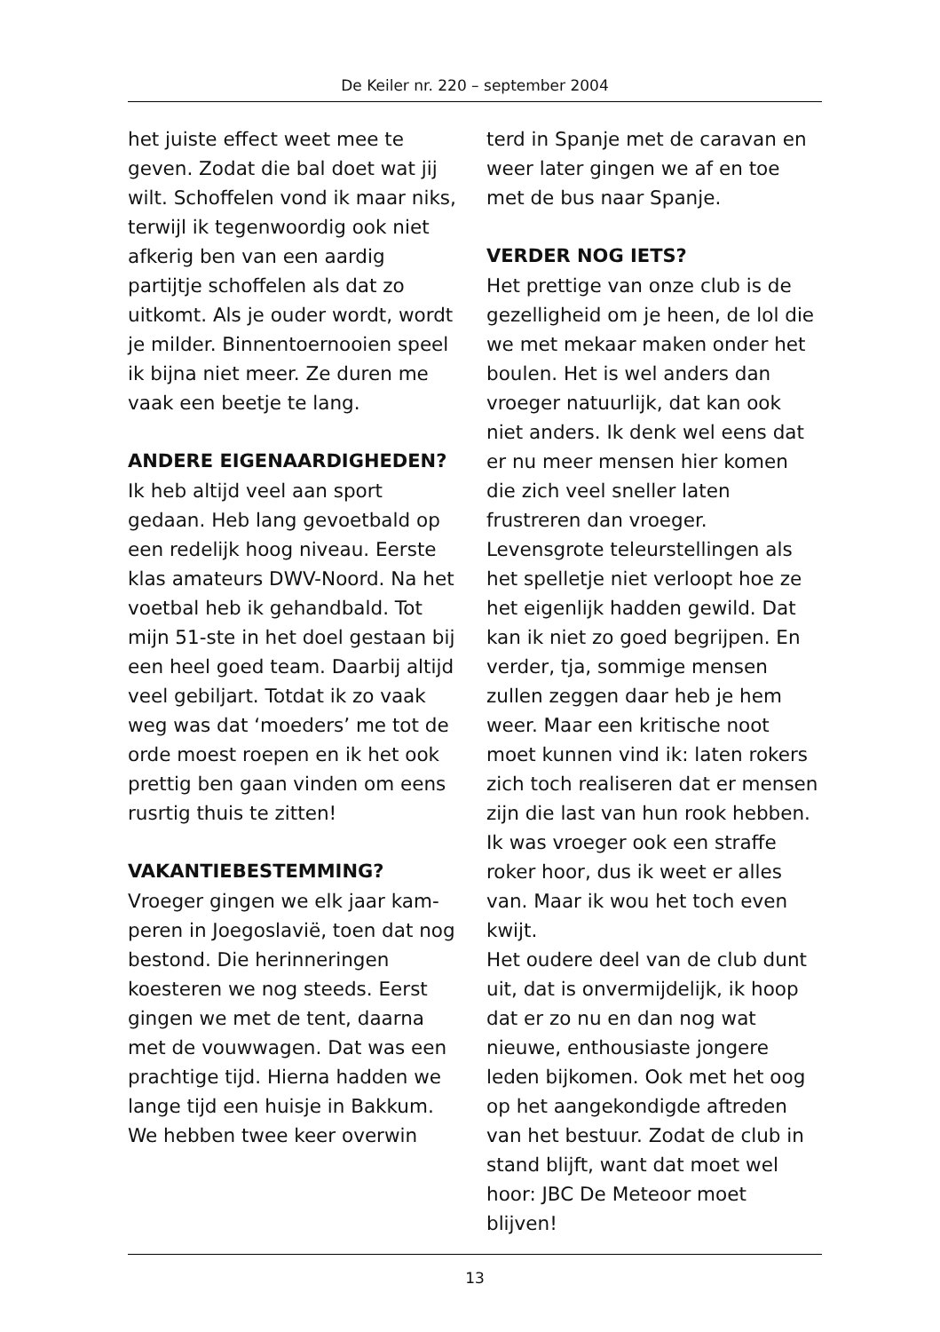De Keiler nr. 220 – september 2004
het juiste effect weet mee te geven. Zodat die bal doet wat jij wilt. Schoffelen vond ik maar niks, terwijl ik tegenwoordig ook niet afkerig ben van een aardig partijtje schoffelen als dat zo uitkomt. Als je ouder wordt, wordt je milder. Binnentoernooi­en speel ik bijna niet meer. Ze duren me vaak een beetje te lang.
ANDERE EIGENAARDIGHEDEN?
Ik heb altijd veel aan sport gedaan. Heb lang gevoetbald op een redelijk hoog niveau. Eerste klas amateurs DWV-Noord. Na het voetbal heb ik gehandbald. Tot mijn 51-ste in het doel gestaan bij een heel goed team. Daarbij altijd veel gebiljart. Tot­dat ik zo vaak weg was dat ‘moeders’ me tot de orde moest roepen en ik het ook prettig ben gaan vinden om eens rusrtig thuis te zitten!
VAKANTIEBESTEMMING?
Vroeger gingen we elk jaar kam­peren in Joegoslavië, toen dat nog bestond. Die herinneringen koesteren we nog steeds. Eerst gingen we met de tent, daarna met de vouwwagen. Dat was een prachtige tijd. Hierna hadden we lange tijd een huisje in Bakkum. We hebben twee keer overwin­
terd in Spanje met de caravan en weer later gingen we af en toe met de bus naar Spanje.
VERDER NOG IETS?
Het prettige van onze club is de gezelligheid om je heen, de lol die we met mekaar maken onder het boulen. Het is wel anders dan vroeger natuurlijk, dat kan ook niet anders. Ik denk wel eens dat er nu meer mensen hier komen die zich veel sneller laten frustreren dan vroeger. Levensgrote teleurstellingen als het spelletje niet verloopt hoe ze het eigenlijk hadden gewild. Dat kan ik niet zo goed begrijpen. En verder, tja, sommige mensen zullen zeggen daar heb je hem weer. Maar een kritische noot moet kunnen vind ik: laten rokers zich toch realiseren dat er mensen zijn die last van hun rook hebben. Ik was vroeger ook een straffe roker hoor, dus ik weet er alles van. Maar ik wou het toch even kwijt.
Het oudere deel van de club dunt uit, dat is onvermijdelijk, ik hoop dat er zo nu en dan nog wat nieuwe, enthousiaste jonge­re leden bijkomen. Ook met het oog op het aangekondigde aftre­den van het bestuur. Zodat de club in stand blijft, want dat moet wel hoor: JBC De Meteoor moet blijven!
13